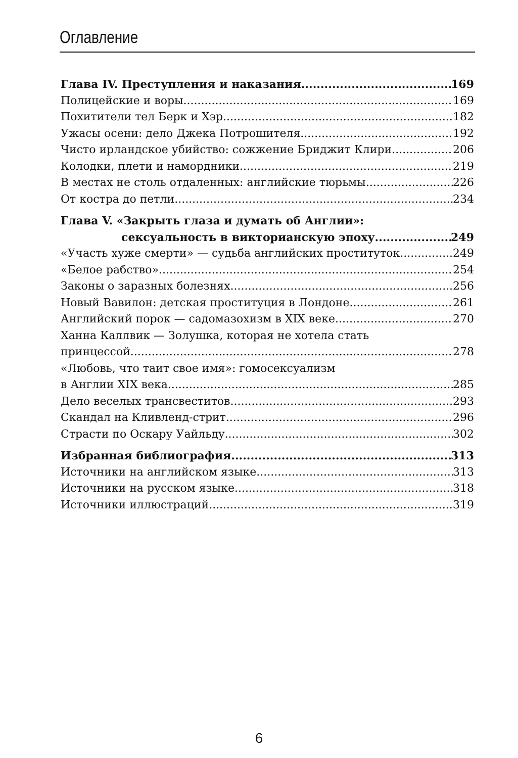Оглавление
Глава IV. Преступления и наказания 169
Полицейские и воры 169
Похитители тел Берк и Хэр 182
Ужасы осени: дело Джека Потрошителя 192
Чисто ирландское убийство: сожжение Бриджит Клири 206
Колодки, плети и намордники 219
В местах не столь отдаленных: английские тюрьмы 226
От костра до петли 234
Глава V. «Закрыть глаза и думать об Англии»:
сексуальность в викторианскую эпоху 249
«Участь хуже смерти» — судьба английских проституток 249
«Белое рабство» 254
Законы о заразных болезнях 256
Новый Вавилон: детская проституция в Лондоне 261
Английский порок — садомазохизм в XIX веке 270
Ханна Каллвик — Золушка, которая не хотела стать
принцессой 278
«Любовь, что таит свое имя»: гомосексуализм
в Англии XIX века 285
Дело веселых трансвеститов 293
Скандал на Кливленд-стрит 296
Страсти по Оскару Уайльду 302
Избранная библиография 313
Источники на английском языке 313
Источники на русском языке 318
Источники иллюстраций 319
6